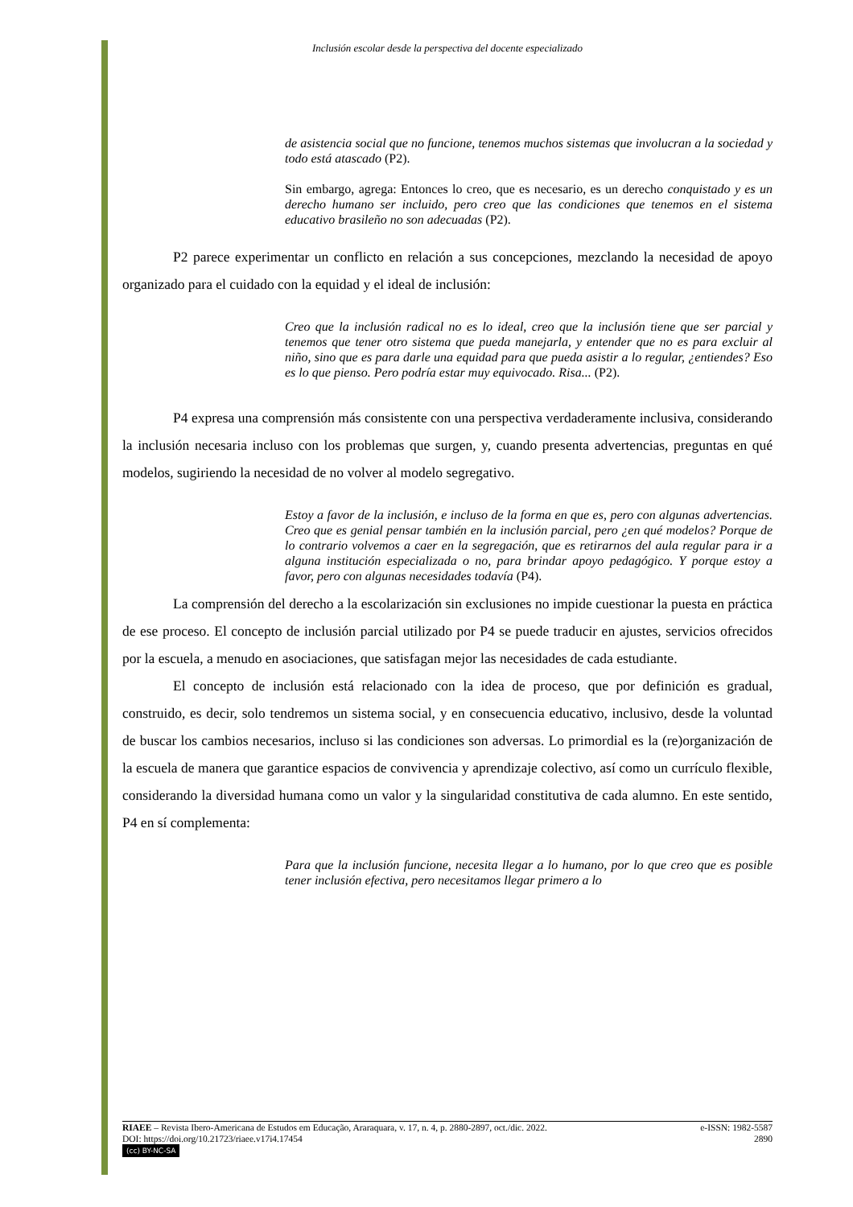Inclusión escolar desde la perspectiva del docente especializado
de asistencia social que no funcione, tenemos muchos sistemas que involucran a la sociedad y todo está atascado (P2).
Sin embargo, agrega: Entonces lo creo, que es necesario, es un derecho conquistado y es un derecho humano ser incluido, pero creo que las condiciones que tenemos en el sistema educativo brasileño no son adecuadas (P2).
P2 parece experimentar un conflicto en relación a sus concepciones, mezclando la necesidad de apoyo organizado para el cuidado con la equidad y el ideal de inclusión:
Creo que la inclusión radical no es lo ideal, creo que la inclusión tiene que ser parcial y tenemos que tener otro sistema que pueda manejarla, y entender que no es para excluir al niño, sino que es para darle una equidad para que pueda asistir a lo regular, ¿entiendes? Eso es lo que pienso. Pero podría estar muy equivocado. Risa... (P2).
P4 expresa una comprensión más consistente con una perspectiva verdaderamente inclusiva, considerando la inclusión necesaria incluso con los problemas que surgen, y, cuando presenta advertencias, preguntas en qué modelos, sugiriendo la necesidad de no volver al modelo segregativo.
Estoy a favor de la inclusión, e incluso de la forma en que es, pero con algunas advertencias. Creo que es genial pensar también en la inclusión parcial, pero ¿en qué modelos? Porque de lo contrario volvemos a caer en la segregación, que es retirarnos del aula regular para ir a alguna institución especializada o no, para brindar apoyo pedagógico. Y porque estoy a favor, pero con algunas necesidades todavía (P4).
La comprensión del derecho a la escolarización sin exclusiones no impide cuestionar la puesta en práctica de ese proceso. El concepto de inclusión parcial utilizado por P4 se puede traducir en ajustes, servicios ofrecidos por la escuela, a menudo en asociaciones, que satisfagan mejor las necesidades de cada estudiante.
El concepto de inclusión está relacionado con la idea de proceso, que por definición es gradual, construido, es decir, solo tendremos un sistema social, y en consecuencia educativo, inclusivo, desde la voluntad de buscar los cambios necesarios, incluso si las condiciones son adversas. Lo primordial es la (re)organización de la escuela de manera que garantice espacios de convivencia y aprendizaje colectivo, así como un currículo flexible, considerando la diversidad humana como un valor y la singularidad constitutiva de cada alumno. En este sentido, P4 en sí complementa:
Para que la inclusión funcione, necesita llegar a lo humano, por lo que creo que es posible tener inclusión efectiva, pero necesitamos llegar primero a lo
RIAEE – Revista Ibero-Americana de Estudos em Educação, Araraquara, v. 17, n. 4, p. 2880-2897, oct./dic. 2022. e-ISSN: 1982-5587
DOI: https://doi.org/10.21723/riaee.v17i4.17454 2890
(cc) BY-NC-SA